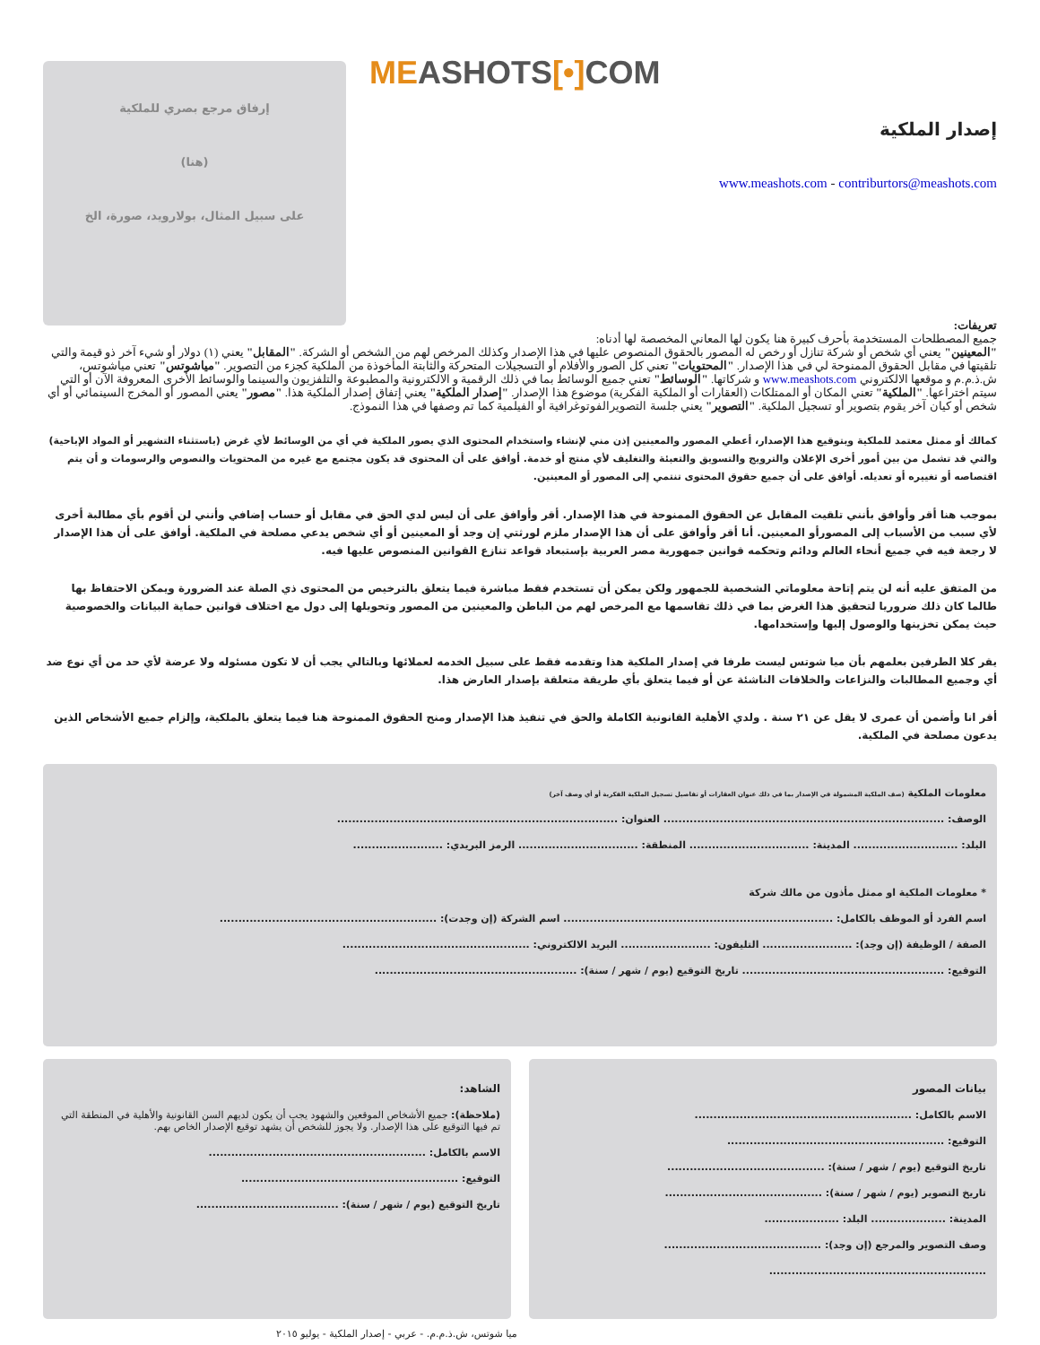MEASHOTS[•] COM
إصدار الملكية
www.meashots.com - contriburtors@meashots.com
إرفاق مرجع بصري للملكية
(هنا)
على سبيل المثال، بولارويد، صورة، الخ
تعريفات:
جميع المصطلحات المستخدمة بأحرف كبيرة هنا يكون لها المعاني المخصصة لها أدناه:
"المعينين" يعني أي شخص أو شركة تنازل أو رخص له المصور بالحقوق المنصوص عليها في هذا الإصدار وكذلك المرخص لهم من الشخص أو الشركة. "المقابل" يعني (١) دولار أو شيء آخر ذو قيمة والتي تلقيتها في مقابل الحقوق الممنوحة لي في هذا الإصدار. "المحتويات" تعني كل الصور والأفلام أو التسجيلات المتحركة والثابتة المأخوذة من الملكية كجزء من التصوير. "مياشوتس" تعني مياشوتس، ش.ذ.م.م و موقعها الالكتروني www.meashots.com و شركاتها. "الوسائط" تعني جميع الوسائط بما في ذلك الرقمية و الالكترونية والمطبوعة والتلفزيون والسينما والوسائط الأخرى المعروفة الآن أو التي سيتم اختراعها. "الملكية" تعني المكان أو الممتلكات (العقارات أو الملكية الفكرية) موضوع هذا الإصدار. "إصدار الملكية" يعني إتفاق إصدار الملكية هذا. "مصور" يعني المصور أو المخرج السينمائي أو أي شخص أو كيان آخر يقوم بتصوير أو تسجيل الملكية. "التصوير" يعني جلسة التصويرالفوتوغرافية أو الفيلمية كما تم وصفها في هذا النموذج.
كمالك أو ممثل معتمد للملكية وبتوقيع هذا الإصدار، أعطي المصور والمعينين إذن مني لإنشاء واستخدام المحتوى الذي يصور الملكية في أي من الوسائط لأي غرض (باستثناء التشهير أو المواد الإباحية) والتي قد تشمل من بين أمور أخرى الإعلان والترويج والتسويق والتعبئة والتغليف لأي منتج أو خدمة. أوافق على أن المحتوى قد يكون مجتمع مع غيره من المحتويات والنصوص والرسومات و أن يتم اقتصاصه أو تغييره أو تعديله. أوافق على أن جميع حقوق المحتوى تنتمي إلى المصور أو المعينين.
بموجب هنا أقر وأوافق بأنني تلقيت المقابل عن الحقوق الممنوحة في هذا الإصدار. أقر وأوافق على أن ليس لدي الحق في مقابل أو حساب إضافي وأنني لن أقوم بأي مطالبة أخرى لأي سبب من الأسباب إلى المصورأو المعينين. أنا أقر وأوافق على أن هذا الإصدار ملزم لورثتي إن وجد أو المعينين أو أي شخص يدعي مصلحة في الملكية. أوافق على أن هذا الإصدار لا رجعة فيه في جميع أنحاء العالم ودائم وتحكمه قوانين جمهورية مصر العربية بإستبعاد قواعد تنازع القوانين المنصوص عليها فيه.
من المتفق عليه أنه لن يتم إتاحة معلوماتي الشخصية للجمهور ولكن يمكن أن تستخدم فقط مباشرة فيما يتعلق بالترخيص من المحتوى ذي الصلة عند الضرورة ويمكن الاحتفاظ بها طالما كان ذلك ضروريا لتحقيق هذا الغرض بما في ذلك تقاسمها مع المرخص لهم من الباطن والمعينين من المصور وتحويلها إلى دول مع اختلاف قوانين حماية البيانات والخصوصية حيث يمكن تخزينها والوصول إليها وإستخدامها.
يقر كلا الطرفين بعلمهم بأن ميا شوتس ليست طرفا في إصدار الملكية هذا وتقدمه فقط على سبيل الخدمه لعملائها وبالتالي يجب أن لا تكون مسئوله ولا عرضة لأي حد من أي نوع ضد أي وجميع المطالبات والنزاعات والخلافات الناشئة عن أو فيما يتعلق بأي طريقة متعلقة بإصدار العارض هذا.
أقر انا وأضمن أن عمرى لا يقل عن ٢١ سنة . ولدي الأهلية القانونية الكاملة والحق في تنفيذ هذا الإصدار ومنح الحقوق الممنوحة هنا فيما يتعلق بالملكية، وإلزام جميع الأشخاص الذين يدعون مصلحة في الملكية.
معلومات الملكية (صف الملكية المشمولة في الإصدار بما في ذلك عنوان العقارات أو تفاصيل تسجيل الملكية الفكرية أو أي وصف آخر)
الوصف: ........................................................................... العنوان: ...........................................................................
البلد: ............................ المدينة: ................................ المنطقة: ................................ الرمز البريدي: ........................
* معلومات الملكية او ممثل مأذون من مالك شركة
اسم الفرد أو الموظف بالكامل: ........................................................................ اسم الشركة (إن وجدت): ..........................................................
الصفة / الوظيفة (إن وجد): ........................ التليفون: ........................ البريد الالكتروني: ..................................................
التوقيع: ...................................................... تاريخ التوقيع (يوم / شهر / سنة): ......................................................
بيانات المصور
الاسم بالكامل: ..........................................................
التوقيع: ..........................................................
تاريخ التوقيع (يوم / شهر / سنة): ..........................................
تاريخ التصوير (يوم / شهر / سنة): ..........................................
المدينة: .................... البلد: ....................
وصف التصوير والمرجع (إن وجد): ..........................................
..........................................................
الشاهد:
(ملاحظة): جميع الأشخاص الموقعين والشهود يجب أن يكون لديهم السن القانونية والأهلية في المنطقة التي تم فيها التوقيع على هذا الإصدار. ولا يجوز للشخص أن يشهد توقيع الإصدار الخاص بهم.
الاسم بالكامل: ..........................................................
التوقيع: ..........................................................
تاريخ التوقيع (يوم / شهر / سنة): ......................................
ميا شوتس، ش.ذ.م.م. - عربي - إصدار الملكية - يوليو ٢٠١٥